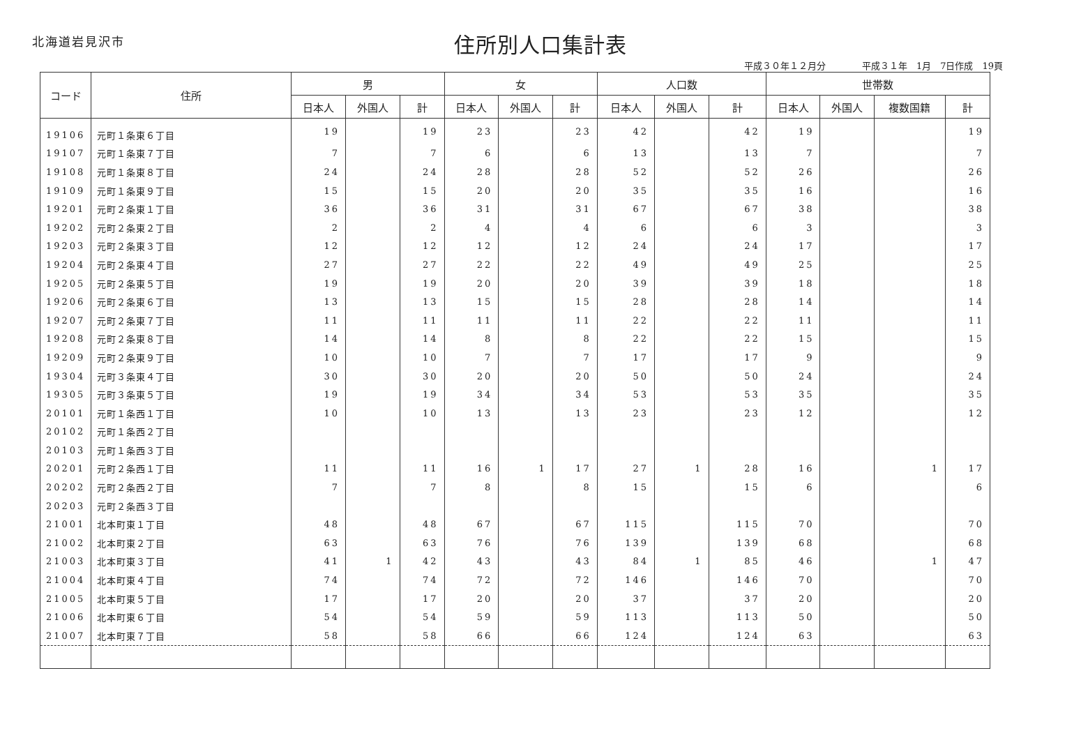北海道岩見沢市
住所別人口集計表
平成３０年１２月分　　　　平成３１年　1月　7日作成　19頁
| コード | 住所 | 男 | | | 女 | | | 人口数 | | | 世帯数 | | | |
| --- | --- | --- | --- | --- | --- | --- | --- | --- | --- | --- | --- | --- | --- | --- |
| | | 日本人 | 外国人 | 計 | 日本人 | 外国人 | 計 | 日本人 | 外国人 | 計 | 日本人 | 外国人 | 複数国籍 | 計 |
| 19106 | 元町１条東６丁目 | 19 | | 19 | 23 | | 23 | 42 | | 42 | 19 | | | 19 |
| 19107 | 元町１条東７丁目 | 7 | | 7 | 6 | | 6 | 13 | | 13 | 7 | | | 7 |
| 19108 | 元町１条東８丁目 | 24 | | 24 | 28 | | 28 | 52 | | 52 | 26 | | | 26 |
| 19109 | 元町１条東９丁目 | 15 | | 15 | 20 | | 20 | 35 | | 35 | 16 | | | 16 |
| 19201 | 元町２条東１丁目 | 36 | | 36 | 31 | | 31 | 67 | | 67 | 38 | | | 38 |
| 19202 | 元町２条東２丁目 | 2 | | 2 | 4 | | 4 | 6 | | 6 | 3 | | | 3 |
| 19203 | 元町２条東３丁目 | 12 | | 12 | 12 | | 12 | 24 | | 24 | 17 | | | 17 |
| 19204 | 元町２条東４丁目 | 27 | | 27 | 22 | | 22 | 49 | | 49 | 25 | | | 25 |
| 19205 | 元町２条東５丁目 | 19 | | 19 | 20 | | 20 | 39 | | 39 | 18 | | | 18 |
| 19206 | 元町２条東６丁目 | 13 | | 13 | 15 | | 15 | 28 | | 28 | 14 | | | 14 |
| 19207 | 元町２条東７丁目 | 11 | | 11 | 11 | | 11 | 22 | | 22 | 11 | | | 11 |
| 19208 | 元町２条東８丁目 | 14 | | 14 | 8 | | 8 | 22 | | 22 | 15 | | | 15 |
| 19209 | 元町２条東９丁目 | 10 | | 10 | 7 | | 7 | 17 | | 17 | 9 | | | 9 |
| 19304 | 元町３条東４丁目 | 30 | | 30 | 20 | | 20 | 50 | | 50 | 24 | | | 24 |
| 19305 | 元町３条東５丁目 | 19 | | 19 | 34 | | 34 | 53 | | 53 | 35 | | | 35 |
| 20101 | 元町１条西１丁目 | 10 | | 10 | 13 | | 13 | 23 | | 23 | 12 | | | 12 |
| 20102 | 元町１条西２丁目 | | | | | | | | | | | | | |
| 20103 | 元町１条西３丁目 | | | | | | | | | | | | | |
| 20201 | 元町２条西１丁目 | 11 | | 11 | 16 | 1 | 17 | 27 | 1 | 28 | 16 | | 1 | 17 |
| 20202 | 元町２条西２丁目 | 7 | | 7 | 8 | | 8 | 15 | | 15 | 6 | | | 6 |
| 20203 | 元町２条西３丁目 | | | | | | | | | | | | | |
| 21001 | 北本町東１丁目 | 48 | | 48 | 67 | | 67 | 115 | | 115 | 70 | | | 70 |
| 21002 | 北本町東２丁目 | 63 | | 63 | 76 | | 76 | 139 | | 139 | 68 | | | 68 |
| 21003 | 北本町東３丁目 | 41 | 1 | 42 | 43 | | 43 | 84 | 1 | 85 | 46 | | 1 | 47 |
| 21004 | 北本町東４丁目 | 74 | | 74 | 72 | | 72 | 146 | | 146 | 70 | | | 70 |
| 21005 | 北本町東５丁目 | 17 | | 17 | 20 | | 20 | 37 | | 37 | 20 | | | 20 |
| 21006 | 北本町東６丁目 | 54 | | 54 | 59 | | 59 | 113 | | 113 | 50 | | | 50 |
| 21007 | 北本町東７丁目 | 58 | | 58 | 66 | | 66 | 124 | | 124 | 63 | | | 63 |